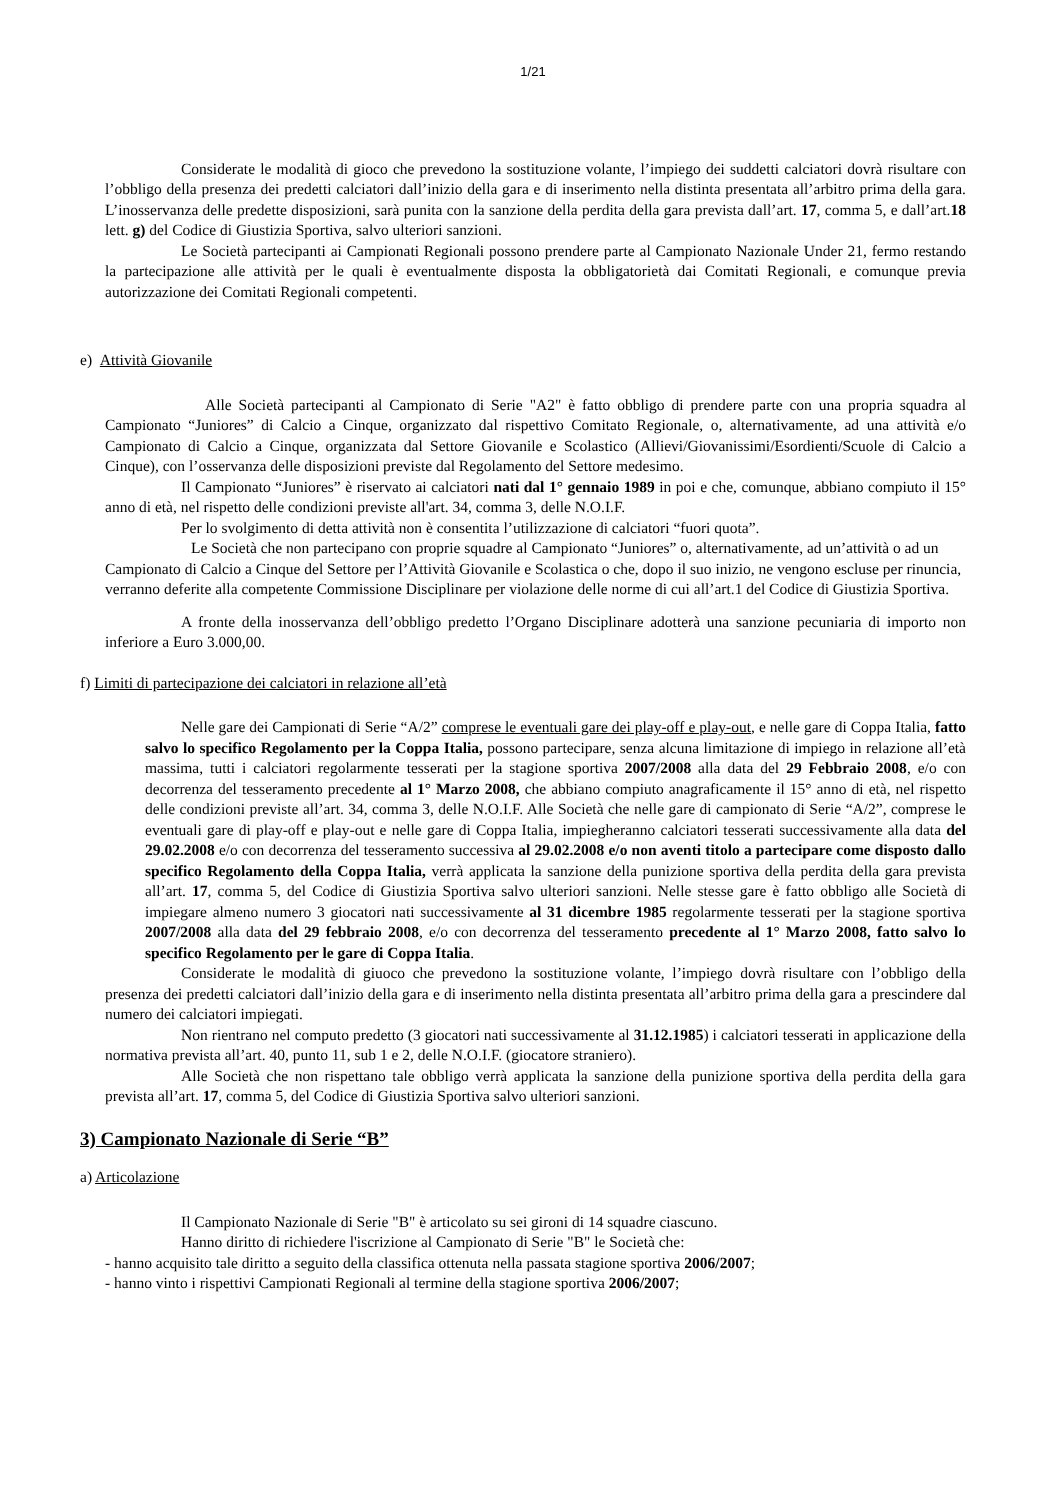1/21
Considerate le modalità di gioco che prevedono la sostituzione volante, l’impiego dei suddetti calciatori dovrà risultare con l’obbligo della presenza dei predetti calciatori dall’inizio della gara e di inserimento nella distinta presentata all’arbitro prima della gara. L’inosservanza delle predette disposizioni, sarà punita con la sanzione della perdita della gara prevista dall’art. 17, comma 5, e dall’art.18 lett. g) del Codice di Giustizia Sportiva, salvo ulteriori sanzioni.
Le Società partecipanti ai Campionati Regionali possono prendere parte al Campionato Nazionale Under 21, fermo restando la partecipazione alle attività per le quali è eventualmente disposta la obbligatorietà dai Comitati Regionali, e comunque previa autorizzazione dei Comitati Regionali competenti.
e) Attività Giovanile
Alle Società partecipanti al Campionato di Serie "A2" è fatto obbligo di prendere parte con una propria squadra al Campionato “Juniores” di Calcio a Cinque, organizzato dal rispettivo Comitato Regionale, o, alternativamente, ad una attività e/o Campionato di Calcio a Cinque, organizzata dal Settore Giovanile e Scolastico (Allievi/Giovanissimi/Esordienti/Scuole di Calcio a Cinque), con l’osservanza delle disposizioni previste dal Regolamento del Settore medesimo.
Il Campionato “Juniores” è riservato ai calciatori nati dal 1° gennaio 1989 in poi e che, comunque, abbiano compiuto il 15° anno di età, nel rispetto delle condizioni previste all'art. 34, comma 3, delle N.O.I.F.
Per lo svolgimento di detta attività non è consentita l’utilizzazione di calciatori “fuori quota”.
Le Società che non partecipano con proprie squadre al Campionato “Juniores” o, alternativamente, ad un’attività o ad un Campionato di Calcio a Cinque del Settore per l’Attività Giovanile e Scolastica o che, dopo il suo inizio, ne vengono escluse per rinuncia, verranno deferite alla competente Commissione Disciplinare per violazione delle norme di cui all’art.1 del Codice di Giustizia Sportiva.
A fronte della inosservanza dell’obbligo predetto l’Organo Disciplinare adotterà una sanzione pecuniaria di importo non inferiore a Euro 3.000,00.
f) Limiti di partecipazione dei calciatori in relazione all’età
Nelle gare dei Campionati di Serie “A/2” comprese le eventuali gare dei play-off e play-out, e nelle gare di Coppa Italia, fatto salvo lo specifico Regolamento per la Coppa Italia, possono partecipare, senza alcuna limitazione di impiego in relazione all’età massima, tutti i calciatori regolarmente tesserati per la stagione sportiva 2007/2008 alla data del 29 Febbraio 2008, e/o con decorrenza del tesseramento precedente al 1° Marzo 2008, che abbiano compiuto anagraficamente il 15° anno di età, nel rispetto delle condizioni previste all’art. 34, comma 3, delle N.O.I.F. Alle Società che nelle gare di campionato di Serie “A/2”, comprese le eventuali gare di play-off e play-out e nelle gare di Coppa Italia, impiegheranno calciatori tesserati successivamente alla data del 29.02.2008 e/o con decorrenza del tesseramento successiva al 29.02.2008 e/o non aventi titolo a partecipare come disposto dallo specifico Regolamento della Coppa Italia, verrà applicata la sanzione della punizione sportiva della perdita della gara prevista all’art. 17, comma 5, del Codice di Giustizia Sportiva salvo ulteriori sanzioni. Nelle stesse gare è fatto obbligo alle Società di impiegare almeno numero 3 giocatori nati successivamente al 31 dicembre 1985 regolarmente tesserati per la stagione sportiva 2007/2008 alla data del 29 febbraio 2008, e/o con decorrenza del tesseramento precedente al 1° Marzo 2008, fatto salvo lo specifico Regolamento per le gare di Coppa Italia.
Considerate le modalità di giuoco che prevedono la sostituzione volante, l’impiego dovrà risultare con l’obbligo della presenza dei predetti calciatori dall’inizio della gara e di inserimento nella distinta presentata all’arbitro prima della gara a prescindere dal numero dei calciatori impiegati.
Non rientrano nel computo predetto (3 giocatori nati successivamente al 31.12.1985) i calciatori tesserati in applicazione della normativa prevista all’art. 40, punto 11, sub 1 e 2, delle N.O.I.F. (giocatore straniero).
Alle Società che non rispettano tale obbligo verrà applicata la sanzione della punizione sportiva della perdita della gara prevista all’art. 17, comma 5, del Codice di Giustizia Sportiva salvo ulteriori sanzioni.
3) Campionato Nazionale di Serie “B”
a) Articolazione
Il Campionato Nazionale di Serie "B" è articolato su sei gironi di 14 squadre ciascuno.
Hanno diritto di richiedere l'iscrizione al Campionato di Serie "B" le Società che:
- hanno acquisito tale diritto a seguito della classifica ottenuta nella passata stagione sportiva 2006/2007;
- hanno vinto i rispettivi Campionati Regionali al termine della stagione sportiva 2006/2007;